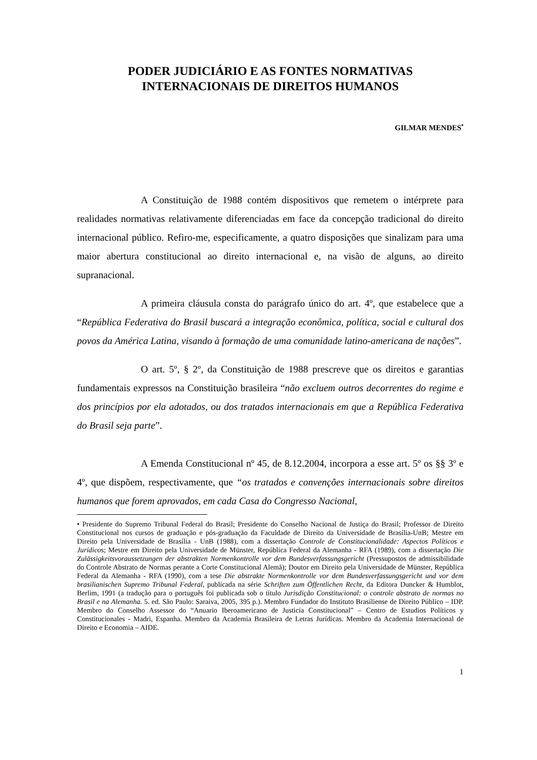PODER JUDICIÁRIO E AS FONTES NORMATIVAS
INTERNACIONAIS DE DIREITOS HUMANOS
GILMAR MENDES<sup>•</sup>
A Constituição de 1988 contém dispositivos que remetem o intérprete para realidades normativas relativamente diferenciadas em face da concepção tradicional do direito internacional público. Refiro-me, especificamente, a quatro disposições que sinalizam para uma maior abertura constitucional ao direito internacional e, na visão de alguns, ao direito supranacional.
A primeira cláusula consta do parágrafo único do art. 4º, que estabelece que a “República Federativa do Brasil buscará a integração econômica, política, social e cultural dos povos da América Latina, visando à formação de uma comunidade latino-americana de nações”.
O art. 5º, § 2º, da Constituição de 1988 prescreve que os direitos e garantias fundamentais expressos na Constituição brasileira “não excluem outros decorrentes do regime e dos princípios por ela adotados, ou dos tratados internacionais em que a República Federativa do Brasil seja parte”.
A Emenda Constitucional nº 45, de 8.12.2004, incorpora a esse art. 5º os §§ 3º e 4º, que dispõem, respectivamente, que “os tratados e convenções internacionais sobre direitos humanos que forem aprovados, em cada Casa do Congresso Nacional,
• Presidente do Supremo Tribunal Federal do Brasil; Presidente do Conselho Nacional de Justiça do Brasil; Professor de Direito Constitucional nos cursos de graduação e pós-graduação da Faculdade de Direito da Universidade de Brasília-UnB; Mestre em Direito pela Universidade de Brasília - UnB (1988), com a dissertação Controle de Constitucionalidade: Aspectos Políticos e Jurídicos; Mestre em Direito pela Universidade de Münster, República Federal da Alemanha - RFA (1989), com a dissertação Die Zulässigkeitsvoraussetzungen der abstrakten Normenkontrolle vor dem Bundesverfassungsgericht (Pressupostos de admissibilidade do Controle Abstrato de Normas perante a Corte Constitucional Alemã); Doutor em Direito pela Universidade de Münster, República Federal da Alemanha - RFA (1990), com a tese Die abstrakte Normenkontrolle vor dem Bundesverfassungsgericht und vor dem brasilianischen Supremo Tribunal Federal, publicada na série Schriften zum Öffentlichen Recht, da Editora Duncker & Humblot, Berlim, 1991 (a tradução para o português foi publicada sob o título Jurisdição Constitucional: o controle abstrato de normas no Brasil e na Alemanha. 5. ed. São Paulo: Saraiva, 2005, 395 p.). Membro Fundador do Instituto Brasiliense de Direito Público – IDP. Membro do Conselho Assessor do “Anuario Iberoamericano de Justicia Constitucional” – Centro de Estudios Políticos y Constitucionales - Madri, Espanha. Membro da Academia Brasileira de Letras Jurídicas. Membro da Academia Internacional de Direito e Economia – AIDE.
1